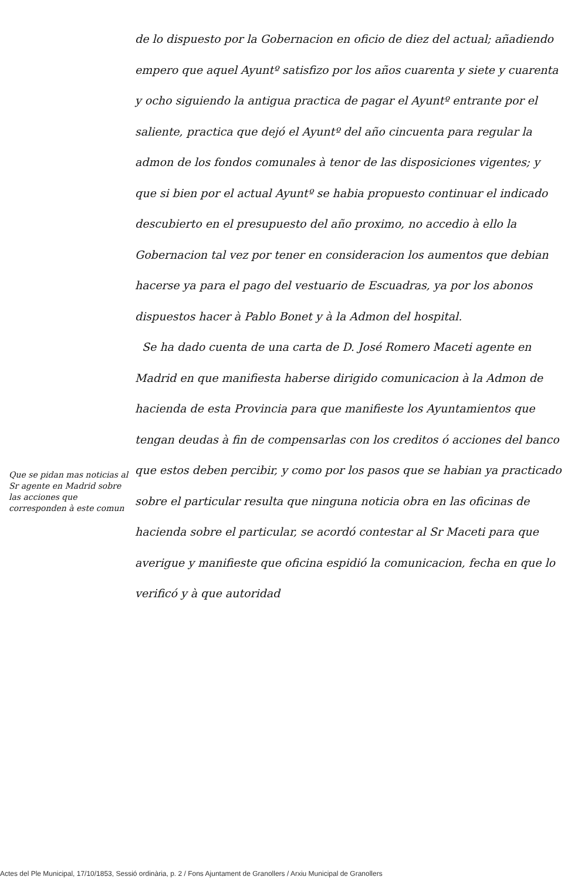Que se pidan mas noticias al Sr agente en Madrid sobre las acciones que corresponden à este comun
de lo dispuesto por la Gobernacion en oficio de diez del actual; añadiendo empero que aquel Ayuntº satisfizo por los años cuarenta y siete y cuarenta y ocho siguiendo la antigua practica de pagar el Ayuntº entrante por el saliente, practica que dejó el Ayuntº del año cincuenta para regular la admon de los fondos comunales à tenor de las disposiciones vigentes; y que si bien por el actual Ayuntº se habia propuesto continuar el indicado descubierto en el presupuesto del año proximo, no accedio à ello la Gobernacion tal vez por tener en consideracion los aumentos que debian hacerse ya para el pago del vestuario de Escuadras, ya por los abonos dispuestos hacer à Pablo Bonet y à la Admon del hospital.
Se ha dado cuenta de una carta de D. José Romero Maceti agente en Madrid en que manifiesta haberse dirigido comunicacion à la Admon de hacienda de esta Provincia para que manifieste los Ayuntamientos que tengan deudas à fin de compensarlas con los creditos ó acciones del banco que estos deben percibir, y como por los pasos que se habian ya practicado sobre el particular resulta que ninguna noticia obra en las oficinas de hacienda sobre el particular, se acordó contestar al Sr Maceti para que averigue y manifieste que oficina espidió la comunicacion, fecha en que lo verificó y à que autoridad
Actes del Ple Municipal, 17/10/1853, Sessió ordinària, p. 2 / Fons Ajuntament de Granollers / Arxiu Municipal de Granollers